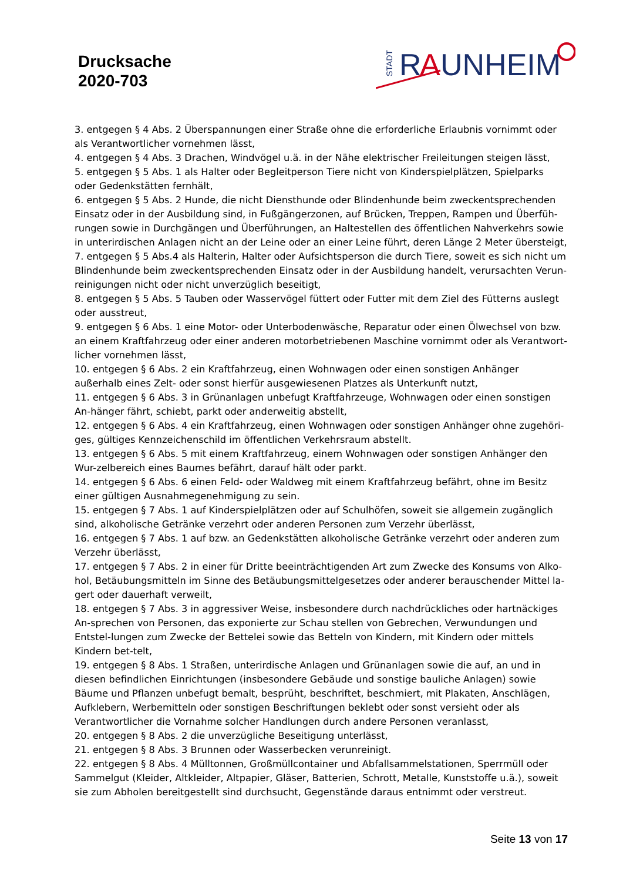Drucksache
2020-703
STADT
R
A
UNHEIM
3. entgegen § 4 Abs. 2 Überspannungen einer Straße ohne die erforderliche Erlaubnis vornimmt oder als Verantwortlicher vornehmen lässt,
4. entgegen § 4 Abs. 3 Drachen, Windvögel u.ä. in der Nähe elektrischer Freileitungen steigen lässt,
5. entgegen § 5 Abs. 1 als Halter oder Begleitperson Tiere nicht von Kinderspielplätzen, Spielparks oder Gedenkstätten fernhält,
6. entgegen § 5 Abs. 2 Hunde, die nicht Diensthunde oder Blindenhunde beim zweckentsprechenden Einsatz oder in der Ausbildung sind, in Fußgängerzonen, auf Brücken, Treppen, Rampen und Überfüh-rungen sowie in Durchgängen und Überführungen, an Haltestellen des öffentlichen Nahverkehrs sowie in unterirdischen Anlagen nicht an der Leine oder an einer Leine führt, deren Länge 2 Meter übersteigt,
7. entgegen § 5 Abs.4 als Halterin, Halter oder Aufsichtsperson die durch Tiere, soweit es sich nicht um Blindenhunde beim zweckentsprechenden Einsatz oder in der Ausbildung handelt, verursachten Verun-reinigungen nicht oder nicht unverzüglich beseitigt,
8. entgegen § 5 Abs. 5 Tauben oder Wasservögel füttert oder Futter mit dem Ziel des Fütterns auslegt oder ausstreut,
9. entgegen § 6 Abs. 1 eine Motor- oder Unterbodenwäsche, Reparatur oder einen Ölwechsel von bzw. an einem Kraftfahrzeug oder einer anderen motorbetriebenen Maschine vornimmt oder als Verantwort-licher vornehmen lässt,
10. entgegen § 6 Abs. 2 ein Kraftfahrzeug, einen Wohnwagen oder einen sonstigen Anhänger außerhalb eines Zelt- oder sonst hierfür ausgewiesenen Platzes als Unterkunft nutzt,
11. entgegen § 6 Abs. 3 in Grünanlagen unbefugt Kraftfahrzeuge, Wohnwagen oder einen sonstigen An-hänger fährt, schiebt, parkt oder anderweitig abstellt,
12. entgegen § 6 Abs. 4 ein Kraftfahrzeug, einen Wohnwagen oder sonstigen Anhänger ohne zugehöri-ges, gültiges Kennzeichenschild im öffentlichen Verkehrsraum abstellt.
13. entgegen § 6 Abs. 5 mit einem Kraftfahrzeug, einem Wohnwagen oder sonstigen Anhänger den Wur-zelbereich eines Baumes befährt, darauf hält oder parkt.
14. entgegen § 6 Abs. 6 einen Feld- oder Waldweg mit einem Kraftfahrzeug befährt, ohne im Besitz einer gültigen Ausnahmegenehmigung zu sein.
15. entgegen § 7 Abs. 1 auf Kinderspielplätzen oder auf Schulhöfen, soweit sie allgemein zugänglich sind, alkoholische Getränke verzehrt oder anderen Personen zum Verzehr überlässt,
16. entgegen § 7 Abs. 1 auf bzw. an Gedenkstätten alkoholische Getränke verzehrt oder anderen zum Verzehr überlässt,
17. entgegen § 7 Abs. 2 in einer für Dritte beeinträchtigenden Art zum Zwecke des Konsums von Alko-hol, Betäubungsmitteln im Sinne des Betäubungsmittelgesetzes oder anderer berauschender Mittel la-gert oder dauerhaft verweilt,
18. entgegen § 7 Abs. 3 in aggressiver Weise, insbesondere durch nachdrückliches oder hartnäckiges An-sprechen von Personen, das exponierte zur Schau stellen von Gebrechen, Verwundungen und Entstel-lungen zum Zwecke der Bettelei sowie das Betteln von Kindern, mit Kindern oder mittels Kindern bet-telt,
19. entgegen § 8 Abs. 1 Straßen, unterirdische Anlagen und Grünanlagen sowie die auf, an und in diesen befindlichen Einrichtungen (insbesondere Gebäude und sonstige bauliche Anlagen) sowie Bäume und Pflanzen unbefugt bemalt, besprüht, beschriftet, beschmiert, mit Plakaten, Anschlägen, Aufklebern, Werbemitteln oder sonstigen Beschriftungen beklebt oder sonst versieht oder als Verantwortlicher die Vornahme solcher Handlungen durch andere Personen veranlasst,
20. entgegen § 8 Abs. 2 die unverzügliche Beseitigung unterlässt,
21. entgegen § 8 Abs. 3 Brunnen oder Wasserbecken verunreinigt.
22. entgegen § 8 Abs. 4 Mülltonnen, Großmüllcontainer und Abfallsammelstationen, Sperrmüll oder Sammelgut (Kleider, Altkleider, Altpapier, Gläser, Batterien, Schrott, Metalle, Kunststoffe u.ä.), soweit sie zum Abholen bereitgestellt sind durchsucht, Gegenstände daraus entnimmt oder verstreut.
Seite 13 von 17